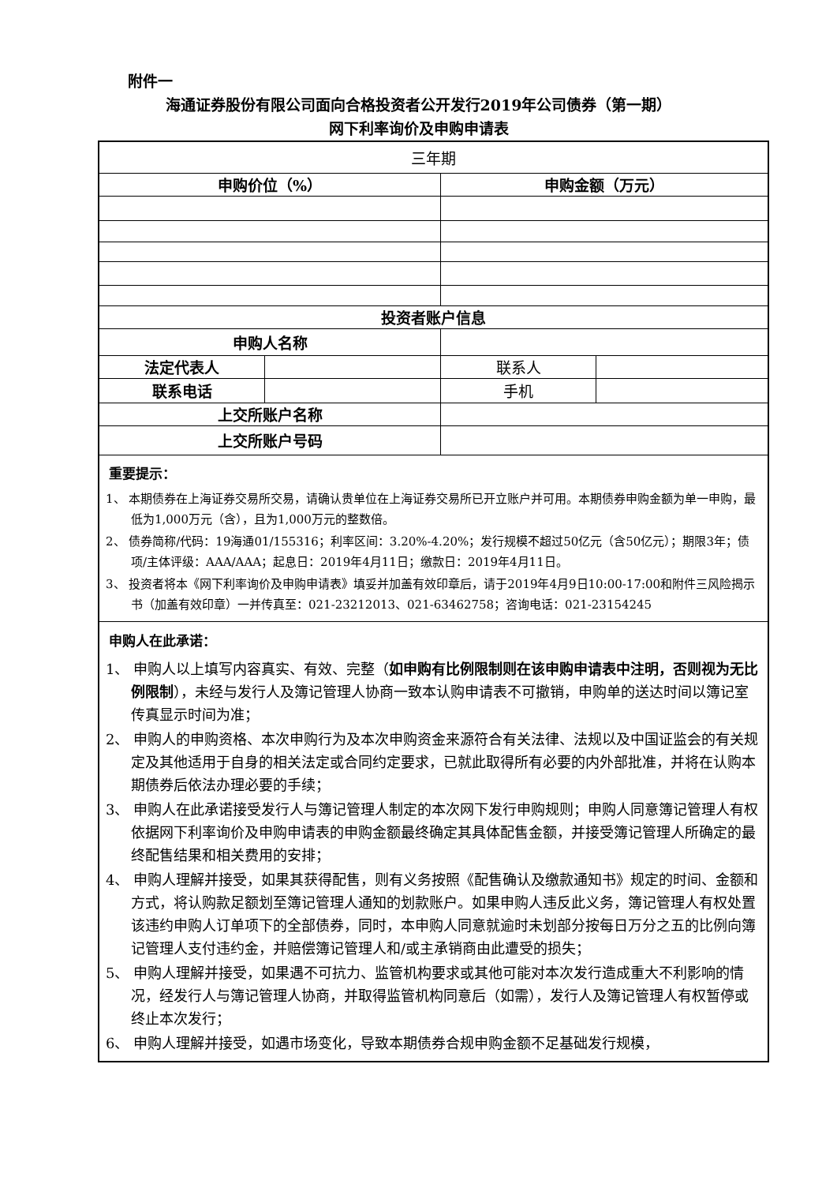附件一
海通证券股份有限公司面向合格投资者公开发行2019年公司债券（第一期）
网下利率询价及申购申请表
| 三年期 | | | |
| 申购价位（%） | | 申购金额（万元） | |
| 投资者账户信息 | | | |
| 申购人名称 | | | |
| 法定代表人 | | 联系人 | |
| 联系电话 | | 手机 | |
| 上交所账户名称 | | | |
| 上交所账户号码 | | | |
| 重要提示： 1、 本期债券在上海证券交易所交易，请确认贵单位在上海证券交易所已开立账户并可用。本期债券申购金额为单一申购，最低为1,000万元（含），且为1,000万元的整数倍。 2、 债券简称/代码：19海通01/155316；利率区间：3.20%-4.20%；发行规模不超过50亿元（含50亿元）；期限3年；债项/主体评级：AAA/AAA；起息日：2019年4月11日；缴款日：2019年4月11日。 3、 投资者将本《网下利率询价及申购申请表》填妥并加盖有效印章后，请于2019年4月9日10:00-17:00和附件三风险揭示书（加盖有效印章）一并传真至：021-23212013、021-63462758；咨询电话：021-23154245 | | | |
| 申购人在此承诺： 1、 申购人以上填写内容真实、有效、完整（ 如申购有比例限制则在该申购申请表中注明，否则视为无比例限制 ），未经与发行人及簿记管理人协商一致本认购申请表不可撤销，申购单的送达时间以簿记室传真显示时间为准； 2、 申购人的申购资格、本次申购行为及本次申购资金来源符合有关法律、法规以及中国证监会的有关规定及其他适用于自身的相关法定或合同约定要求，已就此取得所有必要的内外部批准，并将在认购本期债券后依法办理必要的手续； 3、 申购人在此承诺接受发行人与簿记管理人制定的本次网下发行申购规则；申购人同意簿记管理人有权依据网下利率询价及申购申请表的申购金额最终确定其具体配售金额，并接受簿记管理人所确定的最终配售结果和相关费用的安排； 4、 申购人理解并接受，如果其获得配售，则有义务按照《配售确认及缴款通知书》规定的时间、金额和方式，将认购款足额划至簿记管理人通知的划款账户。如果申购人违反此义务，簿记管理人有权处置该违约申购人订单项下的全部债券，同时，本申购人同意就逾时未划部分按每日万分之五的比例向簿记管理人支付违约金，并赔偿簿记管理人和/或主承销商由此遭受的损失； 5、 申购人理解并接受，如果遇不可抗力、监管机构要求或其他可能对本次发行造成重大不利影响的情况，经发行人与簿记管理人协商，并取得监管机构同意后（如需），发行人及簿记管理人有权暂停或终止本次发行； 6、 申购人理解并接受，如遇市场变化，导致本期债券合规申购金额不足基础发行规模， | | | |